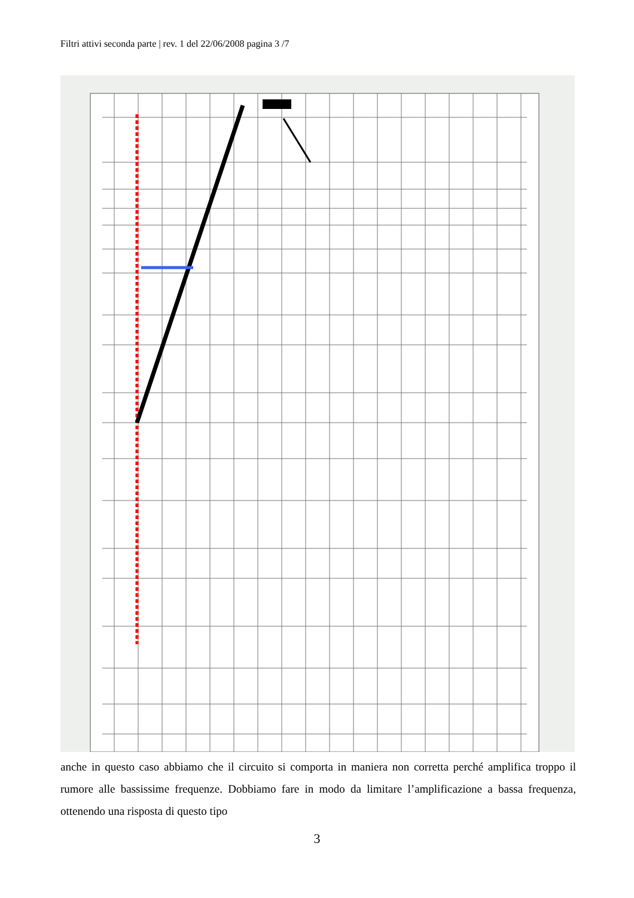Filtri attivi seconda parte | rev. 1 del 22/06/2008 pagina 3 /7
anche in questo caso abbiamo che il circuito si comporta in maniera non corretta perché amplifica troppo il rumore alle bassissime frequenze. Dobbiamo fare in modo da limitare l’amplificazione a bassa frequenza, ottenendo una risposta di questo tipo
3